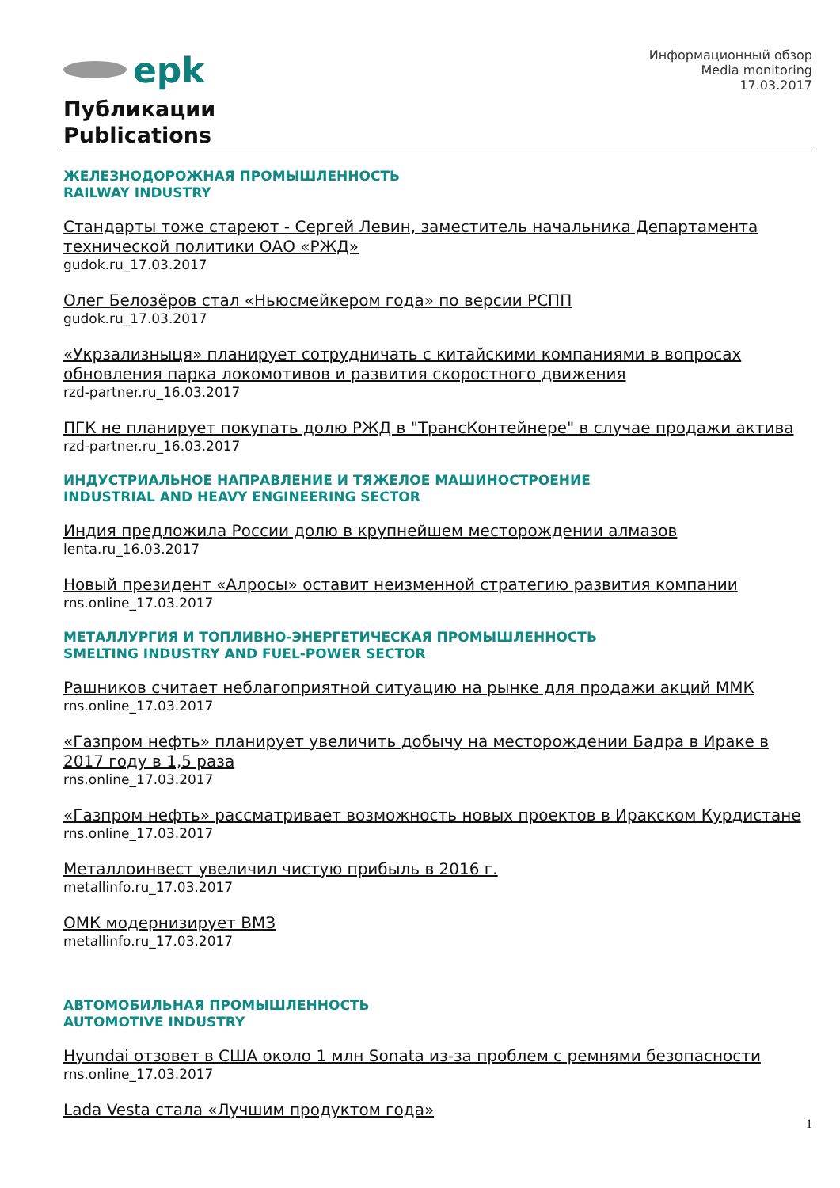epk
Информационный обзор
Media monitoring
17.03.2017
Публикации
Publications
ЖЕЛЕЗНОДОРОЖНАЯ ПРОМЫШЛЕННОСТЬ
RAILWAY INDUSTRY
Стандарты тоже стареют - Сергей Левин, заместитель начальника Департамента технической политики ОАО «РЖД»
gudok.ru_17.03.2017
Олег Белозёров стал «Ньюсмейкером года» по версии РСПП
gudok.ru_17.03.2017
«Укрзализныця» планирует сотрудничать с китайскими компаниями в вопросах обновления парка локомотивов и развития скоростного движения
rzd-partner.ru_16.03.2017
ПГК не планирует покупать долю РЖД в "ТрансКонтейнере" в случае продажи актива
rzd-partner.ru_16.03.2017
ИНДУСТРИАЛЬНОЕ НАПРАВЛЕНИЕ И ТЯЖЕЛОЕ МАШИНОСТРОЕНИЕ
INDUSTRIAL AND HEAVY ENGINEERING SECTOR
Индия предложила России долю в крупнейшем месторождении алмазов
lenta.ru_16.03.2017
Новый президент «Алросы» оставит неизменной стратегию развития компании
rns.online_17.03.2017
МЕТАЛЛУРГИЯ И ТОПЛИВНО-ЭНЕРГЕТИЧЕСКАЯ ПРОМЫШЛЕННОСТЬ
SMELTING INDUSTRY AND FUEL-POWER SECTOR
Рашников считает неблагоприятной ситуацию на рынке для продажи акций ММК
rns.online_17.03.2017
«Газпром нефть» планирует увеличить добычу на месторождении Бадра в Ираке в 2017 году в 1,5 раза
rns.online_17.03.2017
«Газпром нефть» рассматривает возможность новых проектов в Иракском Курдистане
rns.online_17.03.2017
Металлоинвест увеличил чистую прибыль в 2016 г.
metallinfo.ru_17.03.2017
ОМК модернизирует ВМЗ
metallinfo.ru_17.03.2017
АВТОМОБИЛЬНАЯ ПРОМЫШЛЕННОСТЬ
AUTOMOTIVE INDUSTRY
Hyundai отзовет в США около 1 млн Sonata из-за проблем с ремнями безопасности
rns.online_17.03.2017
Lada Vesta стала «Лучшим продуктом года»
1